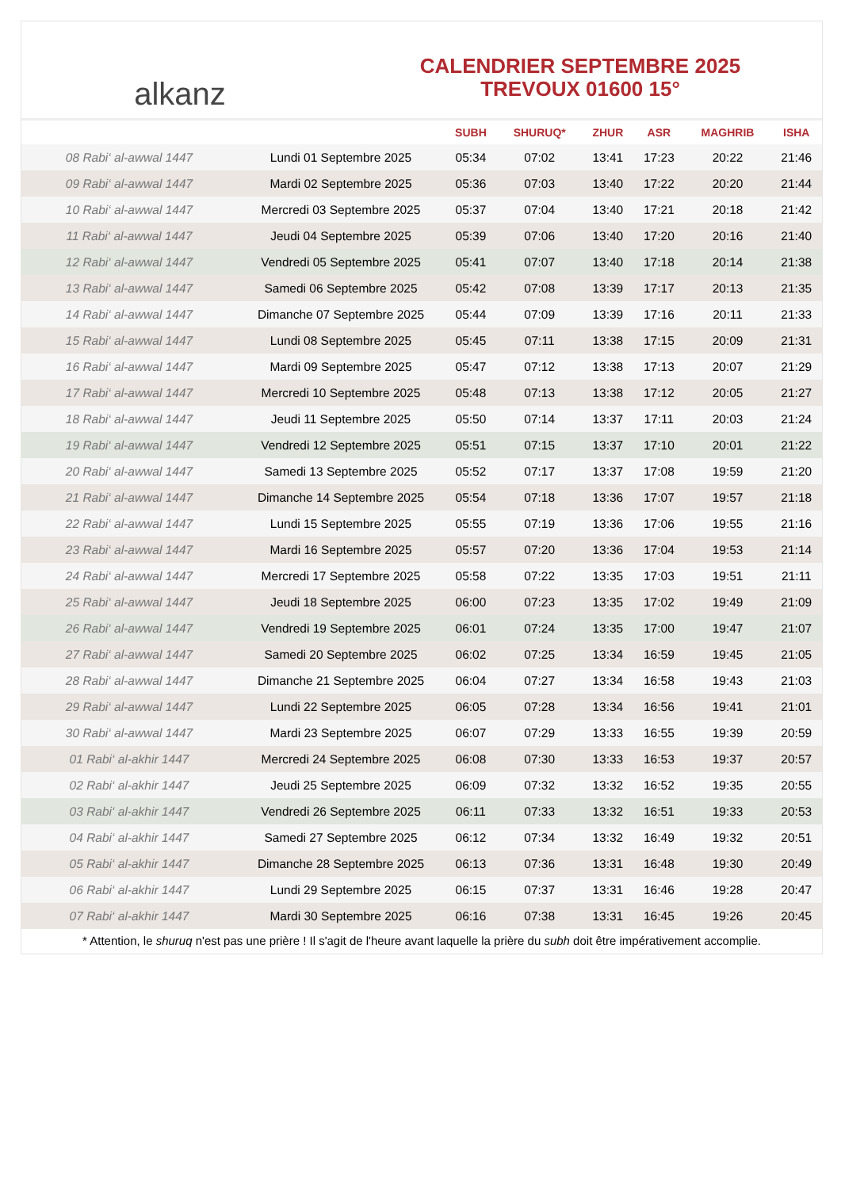alkanz
CALENDRIER SEPTEMBRE 2025
TREVOUX 01600 15°
| | | SUBH | SHURUQ* | ZHUR | ASR | MAGHRIB | ISHA |
| --- | --- | --- | --- | --- | --- | --- | --- |
| 08 Rabi‘ al-awwal 1447 | Lundi 01 Septembre 2025 | 05:34 | 07:02 | 13:41 | 17:23 | 20:22 | 21:46 |
| 09 Rabi‘ al-awwal 1447 | Mardi 02 Septembre 2025 | 05:36 | 07:03 | 13:40 | 17:22 | 20:20 | 21:44 |
| 10 Rabi‘ al-awwal 1447 | Mercredi 03 Septembre 2025 | 05:37 | 07:04 | 13:40 | 17:21 | 20:18 | 21:42 |
| 11 Rabi‘ al-awwal 1447 | Jeudi 04 Septembre 2025 | 05:39 | 07:06 | 13:40 | 17:20 | 20:16 | 21:40 |
| 12 Rabi‘ al-awwal 1447 | Vendredi 05 Septembre 2025 | 05:41 | 07:07 | 13:40 | 17:18 | 20:14 | 21:38 |
| 13 Rabi‘ al-awwal 1447 | Samedi 06 Septembre 2025 | 05:42 | 07:08 | 13:39 | 17:17 | 20:13 | 21:35 |
| 14 Rabi‘ al-awwal 1447 | Dimanche 07 Septembre 2025 | 05:44 | 07:09 | 13:39 | 17:16 | 20:11 | 21:33 |
| 15 Rabi‘ al-awwal 1447 | Lundi 08 Septembre 2025 | 05:45 | 07:11 | 13:38 | 17:15 | 20:09 | 21:31 |
| 16 Rabi‘ al-awwal 1447 | Mardi 09 Septembre 2025 | 05:47 | 07:12 | 13:38 | 17:13 | 20:07 | 21:29 |
| 17 Rabi‘ al-awwal 1447 | Mercredi 10 Septembre 2025 | 05:48 | 07:13 | 13:38 | 17:12 | 20:05 | 21:27 |
| 18 Rabi‘ al-awwal 1447 | Jeudi 11 Septembre 2025 | 05:50 | 07:14 | 13:37 | 17:11 | 20:03 | 21:24 |
| 19 Rabi‘ al-awwal 1447 | Vendredi 12 Septembre 2025 | 05:51 | 07:15 | 13:37 | 17:10 | 20:01 | 21:22 |
| 20 Rabi‘ al-awwal 1447 | Samedi 13 Septembre 2025 | 05:52 | 07:17 | 13:37 | 17:08 | 19:59 | 21:20 |
| 21 Rabi‘ al-awwal 1447 | Dimanche 14 Septembre 2025 | 05:54 | 07:18 | 13:36 | 17:07 | 19:57 | 21:18 |
| 22 Rabi‘ al-awwal 1447 | Lundi 15 Septembre 2025 | 05:55 | 07:19 | 13:36 | 17:06 | 19:55 | 21:16 |
| 23 Rabi‘ al-awwal 1447 | Mardi 16 Septembre 2025 | 05:57 | 07:20 | 13:36 | 17:04 | 19:53 | 21:14 |
| 24 Rabi‘ al-awwal 1447 | Mercredi 17 Septembre 2025 | 05:58 | 07:22 | 13:35 | 17:03 | 19:51 | 21:11 |
| 25 Rabi‘ al-awwal 1447 | Jeudi 18 Septembre 2025 | 06:00 | 07:23 | 13:35 | 17:02 | 19:49 | 21:09 |
| 26 Rabi‘ al-awwal 1447 | Vendredi 19 Septembre 2025 | 06:01 | 07:24 | 13:35 | 17:00 | 19:47 | 21:07 |
| 27 Rabi‘ al-awwal 1447 | Samedi 20 Septembre 2025 | 06:02 | 07:25 | 13:34 | 16:59 | 19:45 | 21:05 |
| 28 Rabi‘ al-awwal 1447 | Dimanche 21 Septembre 2025 | 06:04 | 07:27 | 13:34 | 16:58 | 19:43 | 21:03 |
| 29 Rabi‘ al-awwal 1447 | Lundi 22 Septembre 2025 | 06:05 | 07:28 | 13:34 | 16:56 | 19:41 | 21:01 |
| 30 Rabi‘ al-awwal 1447 | Mardi 23 Septembre 2025 | 06:07 | 07:29 | 13:33 | 16:55 | 19:39 | 20:59 |
| 01 Rabi‘ al-akhir 1447 | Mercredi 24 Septembre 2025 | 06:08 | 07:30 | 13:33 | 16:53 | 19:37 | 20:57 |
| 02 Rabi‘ al-akhir 1447 | Jeudi 25 Septembre 2025 | 06:09 | 07:32 | 13:32 | 16:52 | 19:35 | 20:55 |
| 03 Rabi‘ al-akhir 1447 | Vendredi 26 Septembre 2025 | 06:11 | 07:33 | 13:32 | 16:51 | 19:33 | 20:53 |
| 04 Rabi‘ al-akhir 1447 | Samedi 27 Septembre 2025 | 06:12 | 07:34 | 13:32 | 16:49 | 19:32 | 20:51 |
| 05 Rabi‘ al-akhir 1447 | Dimanche 28 Septembre 2025 | 06:13 | 07:36 | 13:31 | 16:48 | 19:30 | 20:49 |
| 06 Rabi‘ al-akhir 1447 | Lundi 29 Septembre 2025 | 06:15 | 07:37 | 13:31 | 16:46 | 19:28 | 20:47 |
| 07 Rabi‘ al-akhir 1447 | Mardi 30 Septembre 2025 | 06:16 | 07:38 | 13:31 | 16:45 | 19:26 | 20:45 |
* Attention, le shuruq n'est pas une prière ! Il s'agit de l'heure avant laquelle la prière du subh doit être impérativement accomplie.